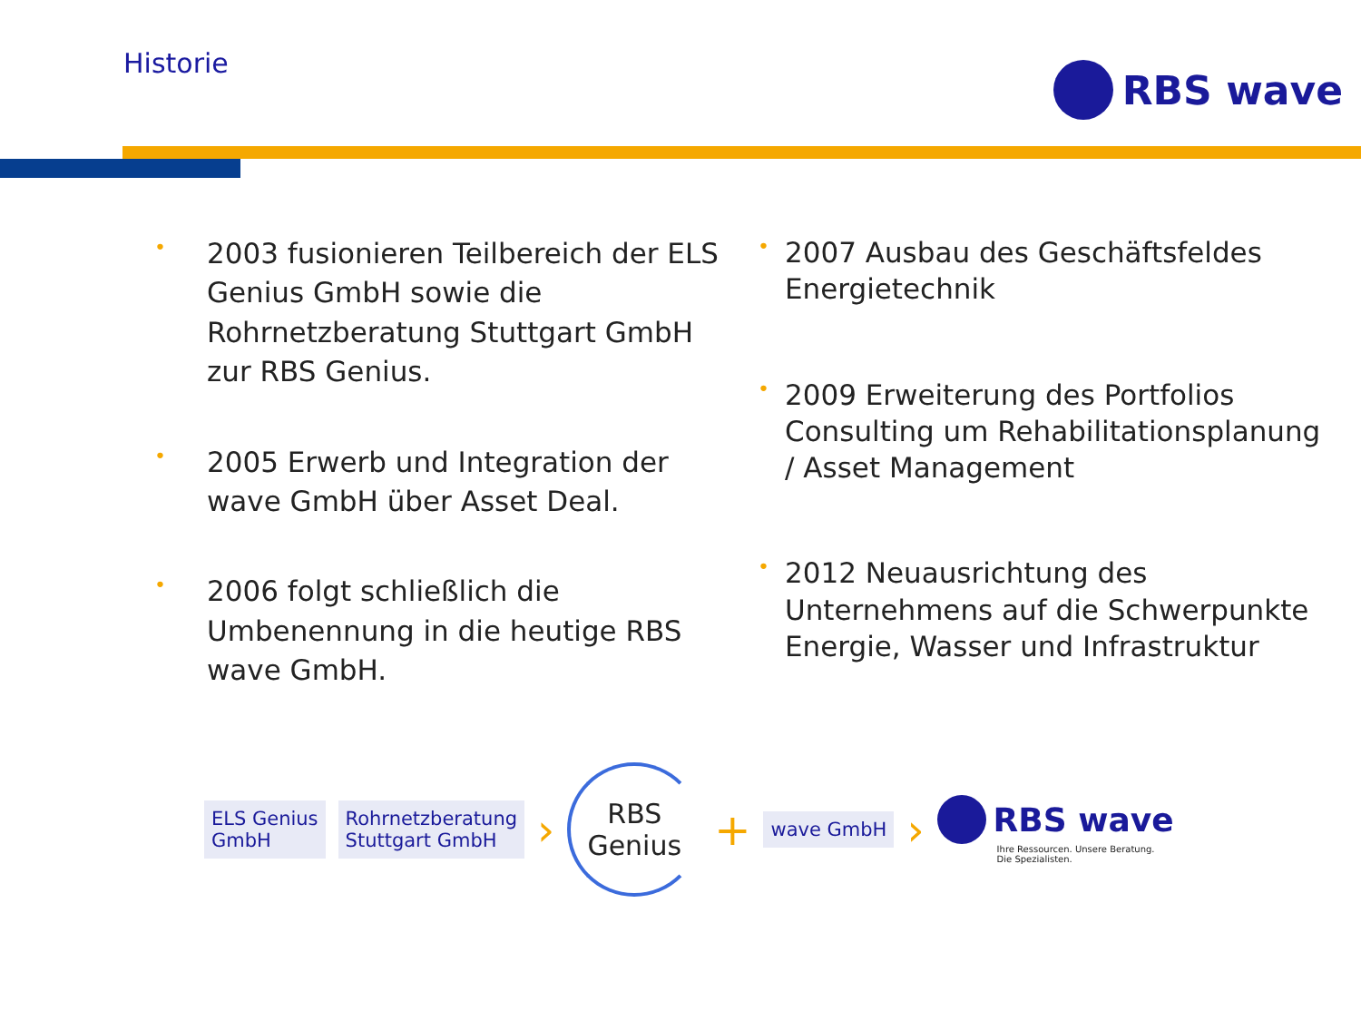Historie RBS wave
• 2003 fusionieren Teilbereich der ELS Genius GmbH sowie die Rohrnetzberatung Stuttgart GmbH zur RBS Genius.
• 2005 Erwerb und Integration der wave GmbH über Asset Deal.
• 2006 folgt schließlich die Umbenennung in die heutige RBS wave GmbH.
• 2007 Ausbau des Geschäftsfeldes Energietechnik
• 2009 Erweiterung des Portfolios Consulting um Rehabilitationsplanung / Asset Management
• 2012 Neuausrichtung des Unternehmens auf die Schwerpunkte Energie, Wasser und Infrastruktur
ELS Genius
GmbH
Rohrnetzberatung
Stuttgart GmbH
›
RBS
Genius
+
wave GmbH
›
RBS wave
Ihre Ressourcen. Unsere Beratung.
Die Spezialisten.